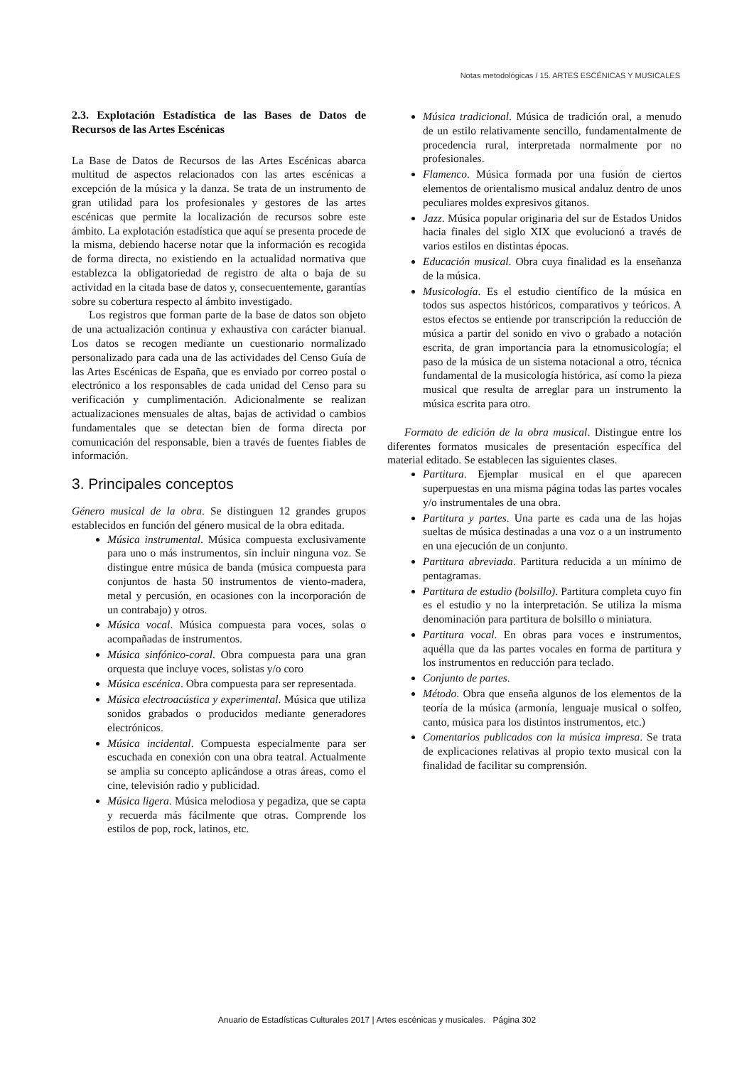Notas metodológicas / 15. ARTES ESCÉNICAS Y MUSICALES
2.3. Explotación Estadística de las Bases de Datos de Recursos de las Artes Escénicas
La Base de Datos de Recursos de las Artes Escénicas abarca multitud de aspectos relacionados con las artes escénicas a excepción de la música y la danza. Se trata de un instrumento de gran utilidad para los profesionales y gestores de las artes escénicas que permite la localización de recursos sobre este ámbito. La explotación estadística que aquí se presenta procede de la misma, debiendo hacerse notar que la información es recogida de forma directa, no existiendo en la actualidad normativa que establezca la obligatoriedad de registro de alta o baja de su actividad en la citada base de datos y, consecuentemente, garantías sobre su cobertura respecto al ámbito investigado.
Los registros que forman parte de la base de datos son objeto de una actualización continua y exhaustiva con carácter bianual. Los datos se recogen mediante un cuestionario normalizado personalizado para cada una de las actividades del Censo Guía de las Artes Escénicas de España, que es enviado por correo postal o electrónico a los responsables de cada unidad del Censo para su verificación y cumplimentación. Adicionalmente se realizan actualizaciones mensuales de altas, bajas de actividad o cambios fundamentales que se detectan bien de forma directa por comunicación del responsable, bien a través de fuentes fiables de información.
3. Principales conceptos
Género musical de la obra. Se distinguen 12 grandes grupos establecidos en función del género musical de la obra editada.
Música instrumental. Música compuesta exclusivamente para uno o más instrumentos, sin incluir ninguna voz. Se distingue entre música de banda (música compuesta para conjuntos de hasta 50 instrumentos de viento-madera, metal y percusión, en ocasiones con la incorporación de un contrabajo) y otros.
Música vocal. Música compuesta para voces, solas o acompañadas de instrumentos.
Música sinfónico-coral. Obra compuesta para una gran orquesta que incluye voces, solistas y/o coro
Música escénica. Obra compuesta para ser representada.
Música electroacústica y experimental. Música que utiliza sonidos grabados o producidos mediante generadores electrónicos.
Música incidental. Compuesta especialmente para ser escuchada en conexión con una obra teatral. Actualmente se amplia su concepto aplicándose a otras áreas, como el cine, televisión radio y publicidad.
Música ligera. Música melodiosa y pegadiza, que se capta y recuerda más fácilmente que otras. Comprende los estilos de pop, rock, latinos, etc.
Música tradicional. Música de tradición oral, a menudo de un estilo relativamente sencillo, fundamentalmente de procedencia rural, interpretada normalmente por no profesionales.
Flamenco. Música formada por una fusión de ciertos elementos de orientalismo musical andaluz dentro de unos peculiares moldes expresivos gitanos.
Jazz. Música popular originaria del sur de Estados Unidos hacia finales del siglo XIX que evolucionó a través de varios estilos en distintas épocas.
Educación musical. Obra cuya finalidad es la enseñanza de la música.
Musicología. Es el estudio científico de la música en todos sus aspectos históricos, comparativos y teóricos. A estos efectos se entiende por transcripción la reducción de música a partir del sonido en vivo o grabado a notación escrita, de gran importancia para la etnomusicología; el paso de la música de un sistema notacional a otro, técnica fundamental de la musicología histórica, así como la pieza musical que resulta de arreglar para un instrumento la música escrita para otro.
Formato de edición de la obra musical. Distingue entre los diferentes formatos musicales de presentación específica del material editado. Se establecen las siguientes clases.
Partitura. Ejemplar musical en el que aparecen superpuestas en una misma página todas las partes vocales y/o instrumentales de una obra.
Partitura y partes. Una parte es cada una de las hojas sueltas de música destinadas a una voz o a un instrumento en una ejecución de un conjunto.
Partitura abreviada. Partitura reducida a un mínimo de pentagramas.
Partitura de estudio (bolsillo). Partitura completa cuyo fin es el estudio y no la interpretación. Se utiliza la misma denominación para partitura de bolsillo o miniatura.
Partitura vocal. En obras para voces e instrumentos, aquélla que da las partes vocales en forma de partitura y los instrumentos en reducción para teclado.
Conjunto de partes.
Método. Obra que enseña algunos de los elementos de la teoría de la música (armonía, lenguaje musical o solfeo, canto, música para los distintos instrumentos, etc.)
Comentarios publicados con la música impresa. Se trata de explicaciones relativas al propio texto musical con la finalidad de facilitar su comprensión.
Anuario de Estadísticas Culturales 2017 | Artes escénicas y musicales. Página 302